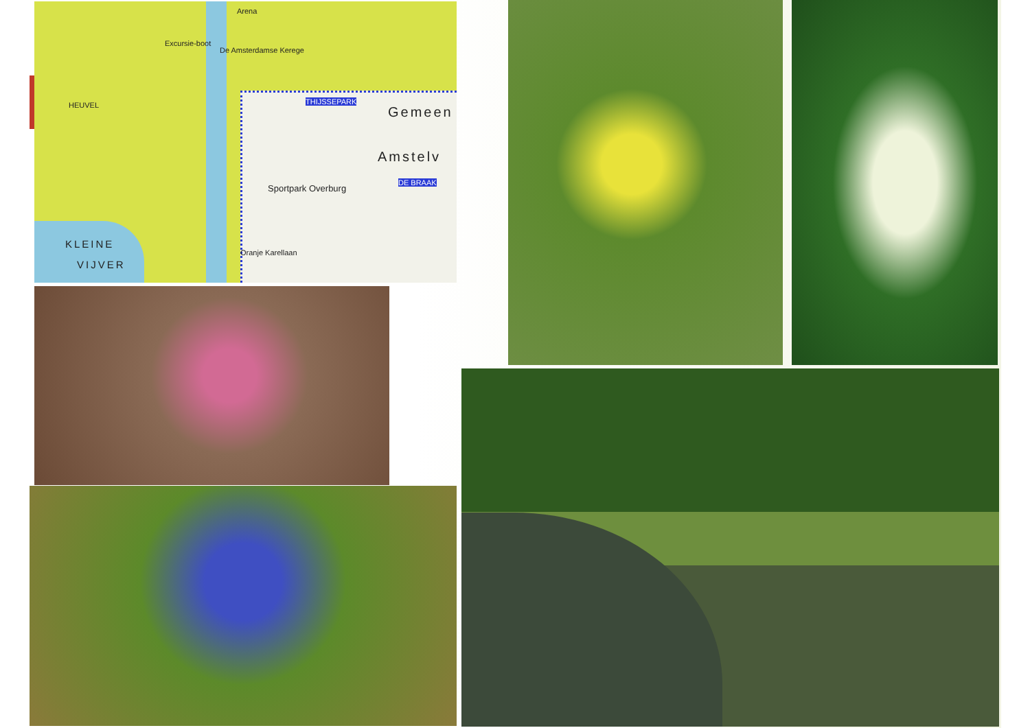Arena
Excursie-boot
De Amsterdamse Kerege
THIJSSEPARK HEUVEL Gemeen
Amstelv
DE BRAAK
Sportpark Overburg
KLEINE
VIJVER
Oranje Karellaan